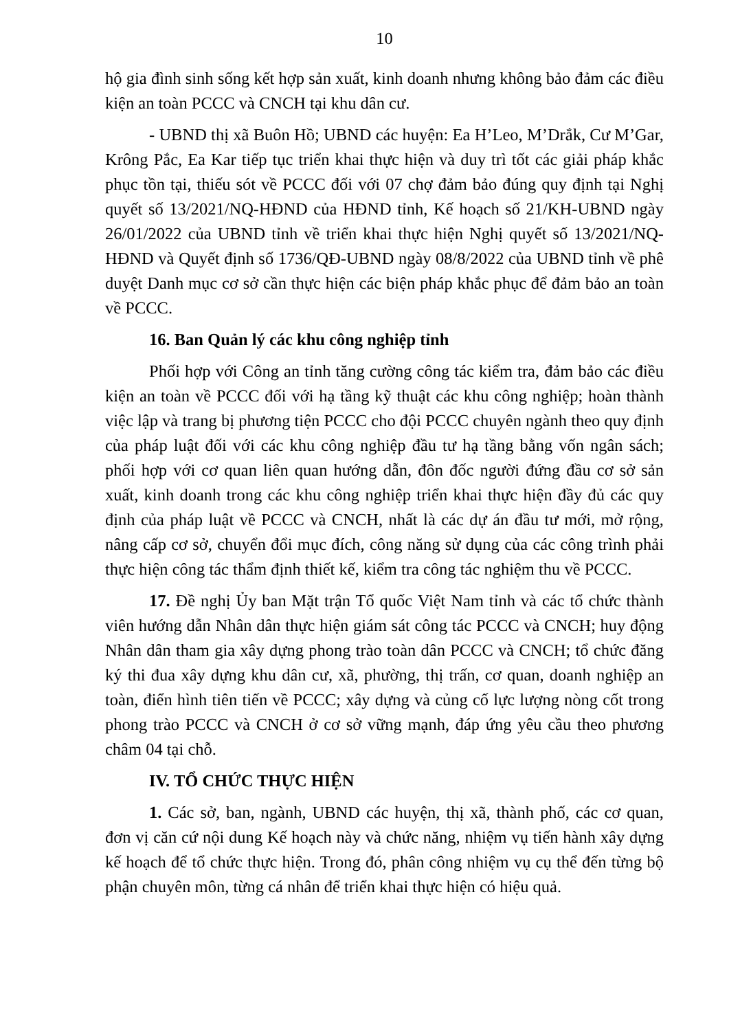10
hộ gia đình sinh sống kết hợp sản xuất, kinh doanh nhưng không bảo đảm các điều kiện an toàn PCCC và CNCH tại khu dân cư.
- UBND thị xã Buôn Hồ; UBND các huyện: Ea H’Leo, M’Drắk, Cư M’Gar, Krông Pắc, Ea Kar tiếp tục triển khai thực hiện và duy trì tốt các giải pháp khắc phục tồn tại, thiếu sót về PCCC đối với 07 chợ đảm bảo đúng quy định tại Nghị quyết số 13/2021/NQ-HĐND của HĐND tỉnh, Kế hoạch số 21/KH-UBND ngày 26/01/2022 của UBND tỉnh về triển khai thực hiện Nghị quyết số 13/2021/NQ-HĐND và Quyết định số 1736/QĐ-UBND ngày 08/8/2022 của UBND tỉnh về phê duyệt Danh mục cơ sở cần thực hiện các biện pháp khắc phục để đảm bảo an toàn về PCCC.
16. Ban Quản lý các khu công nghiệp tỉnh
Phối hợp với Công an tỉnh tăng cường công tác kiểm tra, đảm bảo các điều kiện an toàn về PCCC đối với hạ tầng kỹ thuật các khu công nghiệp; hoàn thành việc lập và trang bị phương tiện PCCC cho đội PCCC chuyên ngành theo quy định của pháp luật đối với các khu công nghiệp đầu tư hạ tầng bằng vốn ngân sách; phối hợp với cơ quan liên quan hướng dẫn, đôn đốc người đứng đầu cơ sở sản xuất, kinh doanh trong các khu công nghiệp triển khai thực hiện đầy đủ các quy định của pháp luật về PCCC và CNCH, nhất là các dự án đầu tư mới, mở rộng, nâng cấp cơ sở, chuyển đổi mục đích, công năng sử dụng của các công trình phải thực hiện công tác thẩm định thiết kế, kiểm tra công tác nghiệm thu về PCCC.
17. Đề nghị Ủy ban Mặt trận Tổ quốc Việt Nam tỉnh và các tổ chức thành viên hướng dẫn Nhân dân thực hiện giám sát công tác PCCC và CNCH; huy động Nhân dân tham gia xây dựng phong trào toàn dân PCCC và CNCH; tổ chức đăng ký thi đua xây dựng khu dân cư, xã, phường, thị trấn, cơ quan, doanh nghiệp an toàn, điển hình tiên tiến về PCCC; xây dựng và củng cố lực lượng nòng cốt trong phong trào PCCC và CNCH ở cơ sở vững mạnh, đáp ứng yêu cầu theo phương châm 04 tại chỗ.
IV. TỔ CHỨC THỰC HIỆN
1. Các sở, ban, ngành, UBND các huyện, thị xã, thành phố, các cơ quan, đơn vị căn cứ nội dung Kế hoạch này và chức năng, nhiệm vụ tiến hành xây dựng kế hoạch để tổ chức thực hiện. Trong đó, phân công nhiệm vụ cụ thể đến từng bộ phận chuyên môn, từng cá nhân để triển khai thực hiện có hiệu quả.